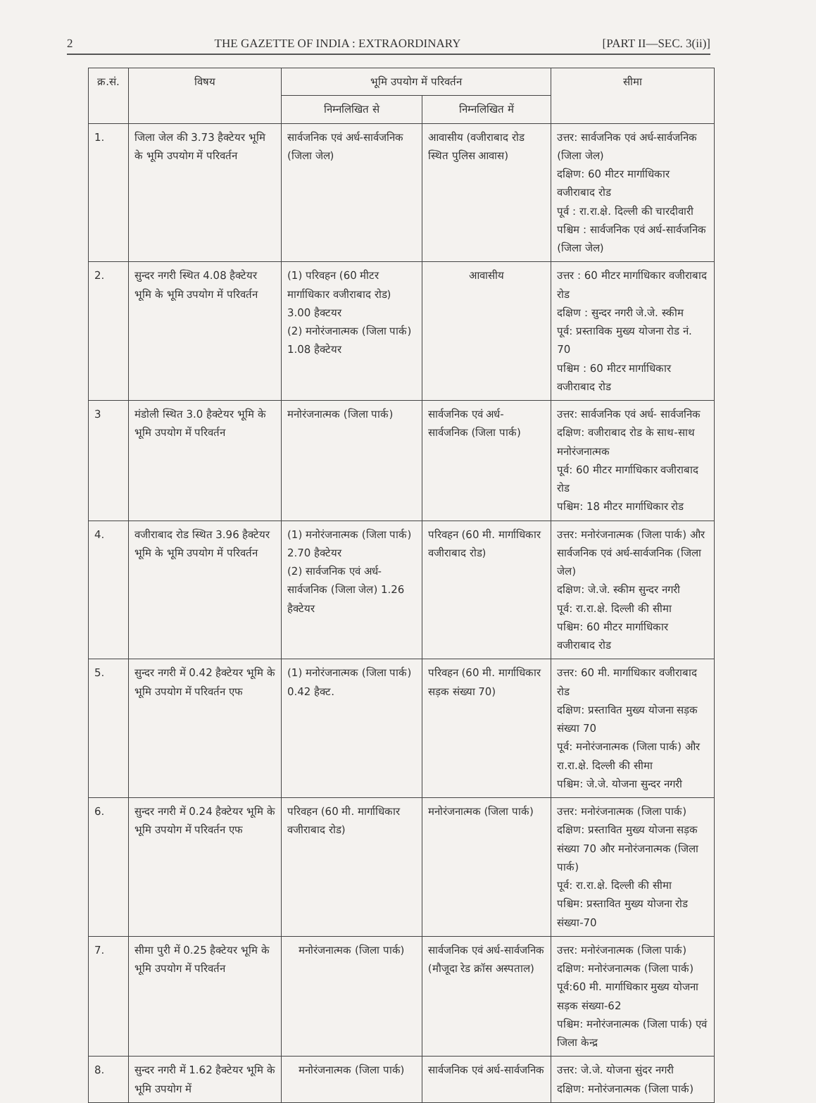2 THE GAZETTE OF INDIA : EXTRAORDINARY [PART II—SEC. 3(ii)]
| क्र.सं. | विषय | भूमि उपयोग में परिवर्तन | | सीमा |
| --- | --- | --- | --- | --- |
| | | निम्नलिखित से | निम्नलिखित में | |
| 1. | जिला जेल की 3.73 हैक्टेयर भूमि के भूमि उपयोग में परिवर्तन | सार्वजनिक एवं अर्ध-सार्वजनिक (जिला जेल) | आवासीय (वजीराबाद रोड स्थित पुलिस आवास) | उत्तर: सार्वजनिक एवं अर्ध-सार्वजनिक (जिला जेल) दक्षिण: 60 मीटर मार्गाधिकार वजीराबाद रोड पूर्व : रा.रा.क्षे. दिल्ली की चारदीवारी पश्चिम : सार्वजनिक एवं अर्ध-सार्वजनिक (जिला जेल) |
| 2. | सुन्दर नगरी स्थित 4.08 हैक्टेयर भूमि के भूमि उपयोग में परिवर्तन | (1) परिवहन (60 मीटर मार्गाधिकार वजीराबाद रोड) 3.00 हैक्टयर (2) मनोरंजनात्मक (जिला पार्क) 1.08 हैक्टेयर | आवासीय | उत्तर : 60 मीटर मार्गाधिकार वजीराबाद रोड दक्षिण : सुन्दर नगरी जे.जे. स्कीम पूर्व: प्रस्ताविक मुख्य योजना रोड नं. 70 पश्चिम : 60 मीटर मार्गाधिकार वजीराबाद रोड |
| 3 | मंडोली स्थित 3.0 हैक्टेयर भूमि के भूमि उपयोग में परिवर्तन | मनोरंजनात्मक (जिला पार्क) | सार्वजनिक एवं अर्ध- सार्वजनिक (जिला पार्क) | उत्तर: सार्वजनिक एवं अर्ध- सार्वजनिक दक्षिण: वजीराबाद रोड के साथ-साथ मनोरंजनात्मक पूर्व: 60 मीटर मार्गाधिकार वजीराबाद रोड पश्चिम: 18 मीटर मार्गाधिकार रोड |
| 4. | वजीराबाद रोड स्थित 3.96 हैक्टेयर भूमि के भूमि उपयोग में परिवर्तन | (1) मनोरंजनात्मक (जिला पार्क) 2.70 हैक्टेयर (2) सार्वजनिक एवं अर्ध-सार्वजनिक (जिला जेल) 1.26 हैक्टेयर | परिवहन (60 मी. मार्गाधिकार वजीराबाद रोड) | उत्तर: मनोरंजनात्मक (जिला पार्क) और सार्वजनिक एवं अर्ध-सार्वजनिक (जिला जेल) दक्षिण: जे.जे. स्कीम सुन्दर नगरी पूर्व: रा.रा.क्षे. दिल्ली की सीमा पश्चिम: 60 मीटर मार्गाधिकार वजीराबाद रोड |
| 5. | सुन्दर नगरी में 0.42 हैक्टेयर भूमि के भूमि उपयोग में परिवर्तन एफ | (1) मनोरंजनात्मक (जिला पार्क) 0.42 हैक्ट. | परिवहन (60 मी. मार्गाधिकार सड़क संख्या 70) | उत्तर: 60 मी. मार्गाधिकार वजीराबाद रोड दक्षिण: प्रस्तावित मुख्य योजना सड़क संख्या 70 पूर्व: मनोरंजनात्मक (जिला पार्क) और रा.रा.क्षे. दिल्ली की सीमा पश्चिम: जे.जे. योजना सुन्दर नगरी |
| 6. | सुन्दर नगरी में 0.24 हैक्टेयर भूमि के भूमि उपयोग में परिवर्तन एफ | परिवहन (60 मी. मार्गाधिकार वजीराबाद रोड) | मनोरंजनात्मक (जिला पार्क) | उत्तर: मनोरंजनात्मक (जिला पार्क) दक्षिण: प्रस्तावित मुख्य योजना सड़क संख्या 70 और मनोरंजनात्मक (जिला पार्क) पूर्व: रा.रा.क्षे. दिल्ली की सीमा पश्चिम: प्रस्तावित मुख्य योजना रोड संख्या-70 |
| 7. | सीमा पुरी में 0.25 हैक्टेयर भूमि के भूमि उपयोग में परिवर्तन | मनोरंजनात्मक (जिला पार्क) | सार्वजनिक एवं अर्ध-सार्वजनिक (मौजूदा रेड क्रॉस अस्पताल) | उत्तर: मनोरंजनात्मक (जिला पार्क) दक्षिण: मनोरंजनात्मक (जिला पार्क) पूर्व:60 मी. मार्गाधिकार मुख्य योजना सड़क संख्या-62 पश्चिम: मनोरंजनात्मक (जिला पार्क) एवं जिला केन्द्र |
| 8. | सुन्दर नगरी में 1.62 हैक्टेयर भूमि के भूमि उपयोग में | मनोरंजनात्मक (जिला पार्क) | सार्वजनिक एवं अर्ध-सार्वजनिक | उत्तर: जे.जे. योजना सुंदर नगरी दक्षिण: मनोरंजनात्मक (जिला पार्क) |